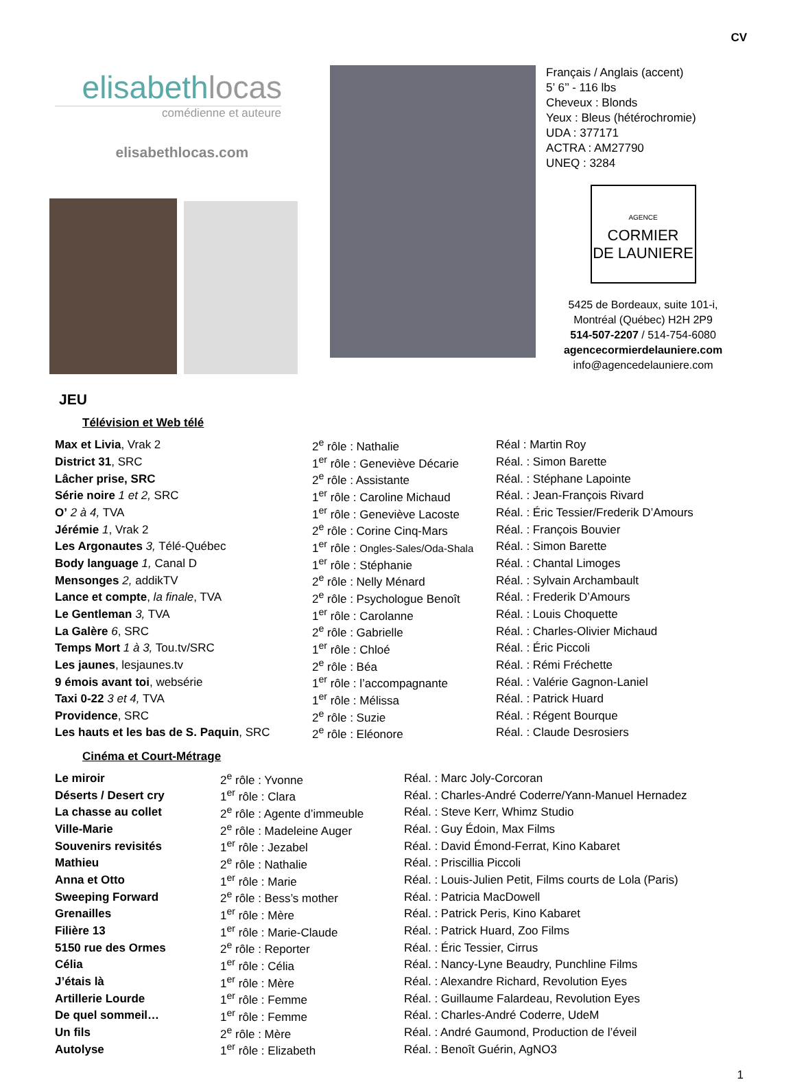CV
elisabethlocas
comédienne et auteure
elisabethlocas.com
Français / Anglais (accent)
5’ 6’’ - 116 lbs
Cheveux : Blonds
Yeux : Bleus (hétérochromie)
UDA : 377171
ACTRA : AM27790
UNEQ : 3284
AGENCE
CORMIER
DE LAUNIERE
5425 de Bordeaux, suite 101-i,
Montréal (Québec) H2H 2P9
514-507-2207 / 514-754-6080
agencecormierdelauniere.com
info@agencedelauniere.com
JEU
Télévision et Web télé
| Max et Livia , Vrak 2 | 2<sup>e</sup> rôle : Nathalie | Réal : Martin Roy |
| District 31 , SRC | 1<sup>er</sup> rôle : Geneviève Décarie | Réal. : Simon Barette |
| Lâcher prise, SRC | 2<sup>e</sup> rôle : Assistante | Réal. : Stéphane Lapointe |
| Série noire 1 et 2, SRC | 1<sup>er</sup> rôle : Caroline Michaud | Réal. : Jean-François Rivard |
| O’ 2 à 4, TVA | 1<sup>er</sup> rôle : Geneviève Lacoste | Réal. : Éric Tessier/Frederik D’Amours |
| Jérémie 1 , Vrak 2 | 2<sup>e</sup> rôle : Corine Cinq-Mars | Réal. : François Bouvier |
| Les Argonautes 3, Télé-Québec | 1<sup>er</sup> rôle : Ongles-Sales/Oda-Shala | Réal. : Simon Barette |
| Body language 1, Canal D | 1<sup>er</sup> rôle : Stéphanie | Réal. : Chantal Limoges |
| Mensonges 2, addikTV | 2<sup>e</sup> rôle : Nelly Ménard | Réal. : Sylvain Archambault |
| Lance et compte , la finale , TVA | 2<sup>e</sup> rôle : Psychologue Benoît | Réal. : Frederik D’Amours |
| Le Gentleman 3, TVA | 1<sup>er</sup> rôle : Carolanne | Réal. : Louis Choquette |
| La Galère 6 , SRC | 2<sup>e</sup> rôle : Gabrielle | Réal. : Charles-Olivier Michaud |
| Temps Mort 1 à 3, Tou.tv/SRC | 1<sup>er</sup> rôle : Chloé | Réal. : Éric Piccoli |
| Les jaunes , lesjaunes.tv | 2<sup>e</sup> rôle : Béa | Réal. : Rémi Fréchette |
| 9 émois avant toi , websérie | 1<sup>er</sup> rôle : l’accompagnante | Réal. : Valérie Gagnon-Laniel |
| Taxi 0-22 3 et 4, TVA | 1<sup>er</sup> rôle : Mélissa | Réal. : Patrick Huard |
| Providence , SRC | 2<sup>e</sup> rôle : Suzie | Réal. : Régent Bourque |
| Les hauts et les bas de S. Paquin , SRC | 2<sup>e</sup> rôle : Eléonore | Réal. : Claude Desrosiers |
Cinéma et Court-Métrage
| Le miroir | 2<sup>e</sup> rôle : Yvonne | Réal. : Marc Joly-Corcoran |
| Déserts / Desert cry | 1<sup>er</sup> rôle : Clara | Réal. : Charles-André Coderre/Yann-Manuel Hernadez |
| La chasse au collet | 2<sup>e</sup> rôle : Agente d’immeuble | Réal. : Steve Kerr, Whimz Studio |
| Ville-Marie | 2<sup>e</sup> rôle : Madeleine Auger | Réal. : Guy Édoin, Max Films |
| Souvenirs revisités | 1<sup>er</sup> rôle : Jezabel | Réal. : David Émond-Ferrat, Kino Kabaret |
| Mathieu | 2<sup>e</sup> rôle : Nathalie | Réal. : Priscillia Piccoli |
| Anna et Otto | 1<sup>er</sup> rôle : Marie | Réal. : Louis-Julien Petit, Films courts de Lola (Paris) |
| Sweeping Forward | 2<sup>e</sup> rôle : Bess’s mother | Réal. : Patricia MacDowell |
| Grenailles | 1<sup>er</sup> rôle : Mère | Réal. : Patrick Peris, Kino Kabaret |
| Filière 13 | 1<sup>er</sup> rôle : Marie-Claude | Réal. : Patrick Huard, Zoo Films |
| 5150 rue des Ormes | 2<sup>e</sup> rôle : Reporter | Réal. : Éric Tessier, Cirrus |
| Célia | 1<sup>er</sup> rôle : Célia | Réal. : Nancy-Lyne Beaudry, Punchline Films |
| J’étais là | 1<sup>er</sup> rôle : Mère | Réal. : Alexandre Richard, Revolution Eyes |
| Artillerie Lourde | 1<sup>er</sup> rôle : Femme | Réal. : Guillaume Falardeau, Revolution Eyes |
| De quel sommeil… | 1<sup>er</sup> rôle : Femme | Réal. : Charles-André Coderre, UdeM |
| Un fils | 2<sup>e</sup> rôle : Mère | Réal. : André Gaumond, Production de l’éveil |
| Autolyse | 1<sup>er</sup> rôle : Elizabeth | Réal. : Benoît Guérin, AgNO3 |
1